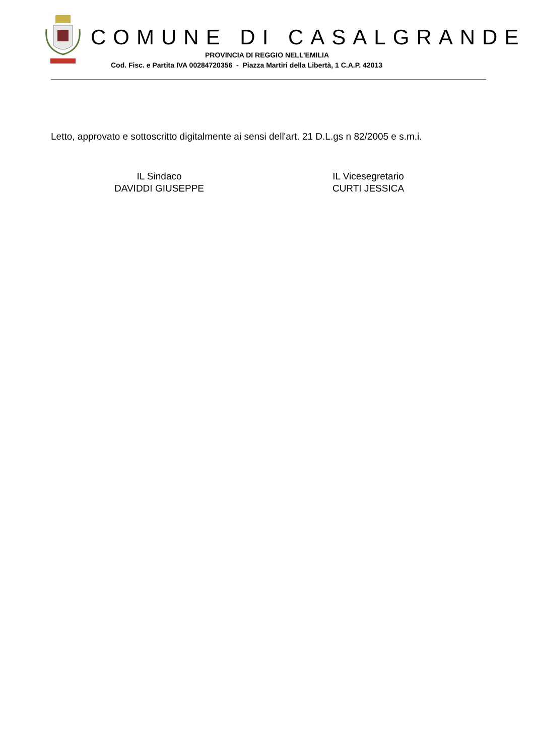COMUNE DI CASALGRANDE
PROVINCIA DI REGGIO NELL’EMILIA
Cod. Fisc. e Partita IVA 00284720356 - Piazza Martiri della Libertà, 1 C.A.P. 42013
Letto, approvato e sottoscritto digitalmente ai sensi dell'art. 21 D.L.gs n 82/2005 e s.m.i.
IL Sindaco
DAVIDDI GIUSEPPE
IL Vicesegretario
CURTI JESSICA